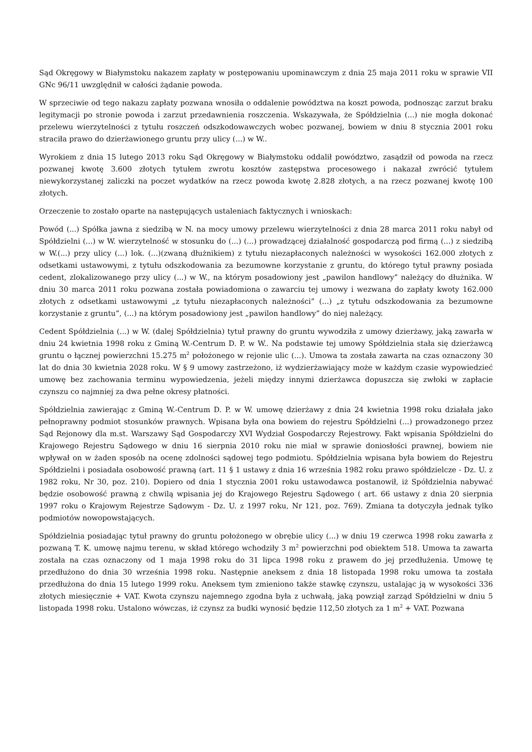Sąd Okręgowy w Białymstoku nakazem zapłaty w postępowaniu upominawczym z dnia 25 maja 2011 roku w sprawie VII GNc 96/11 uwzględnił w całości żądanie powoda.
W sprzeciwie od tego nakazu zapłaty pozwana wnosiła o oddalenie powództwa na koszt powoda, podnosząc zarzut braku legitymacji po stronie powoda i zarzut przedawnienia roszczenia. Wskazywała, że Spółdzielnia (...) nie mogła dokonać przelewu wierzytelności z tytułu roszczeń odszkodowawczych wobec pozwanej, bowiem w dniu 8 stycznia 2001 roku straciła prawo do dzierżawionego gruntu przy ulicy (...) w W..
Wyrokiem z dnia 15 lutego 2013 roku Sąd Okręgowy w Białymstoku oddalił powództwo, zasądził od powoda na rzecz pozwanej kwotę 3.600 złotych tytułem zwrotu kosztów zastępstwa procesowego i nakazał zwrócić tytułem niewykorzystanej zaliczki na poczet wydatków na rzecz powoda kwotę 2.828 złotych, a na rzecz pozwanej kwotę 100 złotych.
Orzeczenie to zostało oparte na następujących ustaleniach faktycznych i wnioskach:
Powód (...) Spółka jawna z siedzibą w N. na mocy umowy przelewu wierzytelności z dnia 28 marca 2011 roku nabył od Spółdzielni (...) w W. wierzytelność w stosunku do (...) (...) prowadzącej działalność gospodarczą pod firmą (...) z siedzibą w W.(...) przy ulicy (...) lok. (...)(zwaną dłużnikiem) z tytułu niezapłaconych należności w wysokości 162.000 złotych z odsetkami ustawowymi, z tytułu odszkodowania za bezumowne korzystanie z gruntu, do którego tytuł prawny posiada cedent, zlokalizowanego przy ulicy (...) w W., na którym posadowiony jest „pawilon handlowy” należący do dłużnika. W dniu 30 marca 2011 roku pozwana została powiadomiona o zawarciu tej umowy i wezwana do zapłaty kwoty 162.000 złotych z odsetkami ustawowymi „z tytułu niezapłaconych należności” (...) „z tytułu odszkodowania za bezumowne korzystanie z gruntu”, (...) na którym posadowiony jest „pawilon handlowy” do niej należący.
Cedent Spółdzielnia (...) w W. (dalej Spółdzielnia) tytuł prawny do gruntu wywodziła z umowy dzierżawy, jaką zawarła w dniu 24 kwietnia 1998 roku z Gminą W.-Centrum D. P. w W.. Na podstawie tej umowy Spółdzielnia stała się dzierżawcą gruntu o łącznej powierzchni 15.275 m<sup>2</sup> położonego w rejonie ulic (...). Umowa ta została zawarta na czas oznaczony 30 lat do dnia 30 kwietnia 2028 roku. W § 9 umowy zastrzeżono, iż wydzierżawiający może w każdym czasie wypowiedzieć umowę bez zachowania terminu wypowiedzenia, jeżeli między innymi dzierżawca dopuszcza się zwłoki w zapłacie czynszu co najmniej za dwa pełne okresy płatności.
Spółdzielnia zawierając z Gminą W.-Centrum D. P. w W. umowę dzierżawy z dnia 24 kwietnia 1998 roku działała jako pełnoprawny podmiot stosunków prawnych. Wpisana była ona bowiem do rejestru Spółdzielni (...) prowadzonego przez Sąd Rejonowy dla m.st. Warszawy Sąd Gospodarczy XVI Wydział Gospodarczy Rejestrowy. Fakt wpisania Spółdzielni do Krajowego Rejestru Sądowego w dniu 16 sierpnia 2010 roku nie miał w sprawie doniosłości prawnej, bowiem nie wpływał on w żaden sposób na ocenę zdolności sądowej tego podmiotu. Spółdzielnia wpisana była bowiem do Rejestru Spółdzielni i posiadała osobowość prawną (art. 11 § 1 ustawy z dnia 16 września 1982 roku prawo spółdzielcze - Dz. U. z 1982 roku, Nr 30, poz. 210). Dopiero od dnia 1 stycznia 2001 roku ustawodawca postanowił, iż Spółdzielnia nabywać będzie osobowość prawną z chwilą wpisania jej do Krajowego Rejestru Sądowego ( art. 66 ustawy z dnia 20 sierpnia 1997 roku o Krajowym Rejestrze Sądowym - Dz. U. z 1997 roku, Nr 121, poz. 769). Zmiana ta dotyczyła jednak tylko podmiotów nowopowstających.
Spółdzielnia posiadając tytuł prawny do gruntu położonego w obrębie ulicy (...) w dniu 19 czerwca 1998 roku zawarła z pozwaną T. K. umowę najmu terenu, w skład którego wchodziły 3 m<sup>2</sup> powierzchni pod obiektem 518. Umowa ta zawarta została na czas oznaczony od 1 maja 1998 roku do 31 lipca 1998 roku z prawem do jej przedłużenia. Umowę tę przedłużono do dnia 30 września 1998 roku. Następnie aneksem z dnia 18 listopada 1998 roku umowa ta została przedłużona do dnia 15 lutego 1999 roku. Aneksem tym zmieniono także stawkę czynszu, ustalając ją w wysokości 336 złotych miesięcznie + VAT. Kwota czynszu najemnego zgodna była z uchwałą, jaką powziął zarząd Spółdzielni w dniu 5 listopada 1998 roku. Ustalono wówczas, iż czynsz za budki wynosić będzie 112,50 złotych za 1 m<sup>2</sup> + VAT. Pozwana